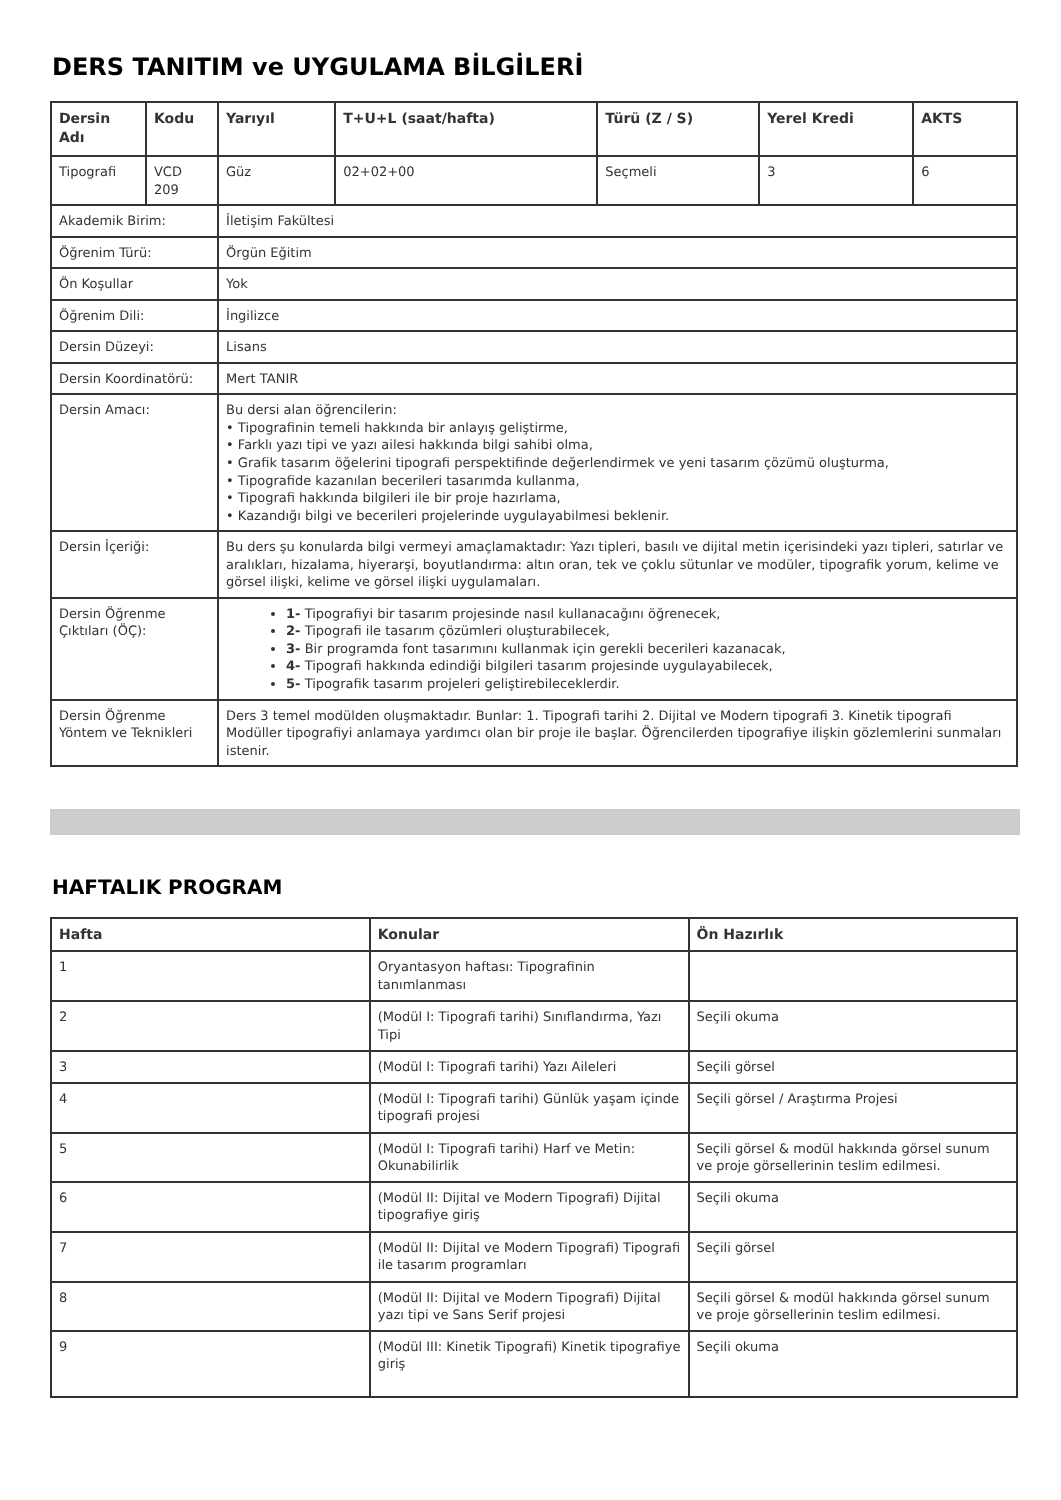DERS TANITIM ve UYGULAMA BİLGİLERİ
| Dersin Adı | Kodu | Yarıyıl | T+U+L (saat/hafta) | Türü (Z / S) | Yerel Kredi | AKTS |
| --- | --- | --- | --- | --- | --- | --- |
| Tipografi | VCD 209 | Güz | 02+02+00 | Seçmeli | 3 | 6 |
| Akademik Birim: | | İletişim Fakültesi | | | | |
| Öğrenim Türü: | | Örgün Eğitim | | | | |
| Ön Koşullar | | Yok | | | | |
| Öğrenim Dili: | | İngilizce | | | | |
| Dersin Düzeyi: | | Lisans | | | | |
| Dersin Koordinatörü: | | Mert TANIR | | | | |
| Dersin Amacı: | | Bu dersi alan öğrencilerin: • Tipografinin temeli hakkında bir anlayış geliştirme, • Farklı yazı tipi ve yazı ailesi hakkında bilgi sahibi olma, • Grafik tasarım öğelerini tipografi perspektifinde değerlendirmek ve yeni tasarım çözümü oluşturma, • Tipografide kazanılan becerileri tasarımda kullanma, • Tipografi hakkında bilgileri ile bir proje hazırlama, • Kazandığı bilgi ve becerileri projelerinde uygulayabilmesi beklenir. | | | | |
| Dersin İçeriği: | | Bu ders şu konularda bilgi vermeyi amaçlamaktadır: Yazı tipleri, basılı ve dijital metin içerisindeki yazı tipleri, satırlar ve aralıkları, hizalama, hiyerarşi, boyutlandırma: altın oran, tek ve çoklu sütunlar ve modüler, tipografik yorum, kelime ve görsel ilişki, kelime ve görsel ilişki uygulamaları. | | | | |
| Dersin Öğrenme Çıktıları (ÖÇ): | | 1- Tipografiyi bir tasarım projesinde nasıl kullanacağını öğrenecek, 2- Tipografi ile tasarım çözümleri oluşturabilecek, 3- Bir programda font tasarımını kullanmak için gerekli becerileri kazanacak, 4- Tipografi hakkında edindiği bilgileri tasarım projesinde uygulayabilecek, 5- Tipografik tasarım projeleri geliştirebileceklerdir. | | | | |
| Dersin Öğrenme Yöntem ve Teknikleri | | Ders 3 temel modülden oluşmaktadır. Bunlar: 1. Tipografi tarihi 2. Dijital ve Modern tipografi 3. Kinetik tipografi Modüller tipografiyi anlamaya yardımcı olan bir proje ile başlar. Öğrencilerden tipografiye ilişkin gözlemlerini sunmaları istenir. | | | | |
HAFTALIK PROGRAM
| Hafta | Konular | Ön Hazırlık |
| --- | --- | --- |
| 1 | Oryantasyon haftası: Tipografinin tanımlanması | |
| 2 | (Modül I: Tipografi tarihi) Sınıflandırma, Yazı Tipi | Seçili okuma |
| 3 | (Modül I: Tipografi tarihi) Yazı Aileleri | Seçili görsel |
| 4 | (Modül I: Tipografi tarihi) Günlük yaşam içinde tipografi projesi | Seçili görsel / Araştırma Projesi |
| 5 | (Modül I: Tipografi tarihi) Harf ve Metin: Okunabilirlik | Seçili görsel & modül hakkında görsel sunum ve proje görsellerinin teslim edilmesi. |
| 6 | (Modül II: Dijital ve Modern Tipografi) Dijital tipografiye giriş | Seçili okuma |
| 7 | (Modül II: Dijital ve Modern Tipografi) Tipografi ile tasarım programları | Seçili görsel |
| 8 | (Modül II: Dijital ve Modern Tipografi) Dijital yazı tipi ve Sans Serif projesi | Seçili görsel & modül hakkında görsel sunum ve proje görsellerinin teslim edilmesi. |
| 9 | (Modül III: Kinetik Tipografi) Kinetik tipografiye giriş | Seçili okuma |